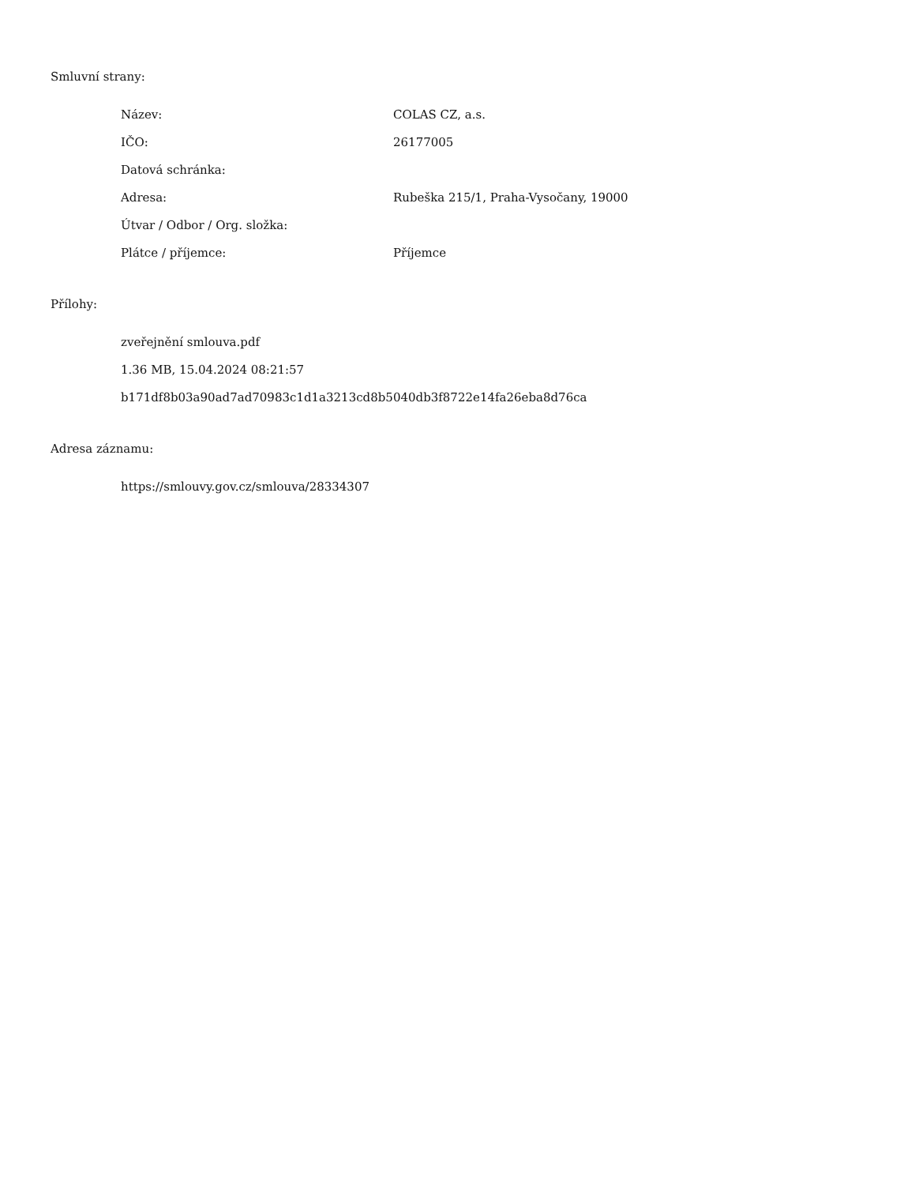Smluvní strany:
| Název: | COLAS CZ, a.s. |
| IČO: | 26177005 |
| Datová schránka: | |
| Adresa: | Rubeška 215/1, Praha-Vysočany, 19000 |
| Útvar / Odbor / Org. složka: | |
| Plátce / příjemce: | Příjemce |
Přílohy:
zveřejnění smlouva.pdf
1.36 MB, 15.04.2024 08:21:57
b171df8b03a90ad7ad70983c1d1a3213cd8b5040db3f8722e14fa26eba8d76ca
Adresa záznamu:
https://smlouvy.gov.cz/smlouva/28334307